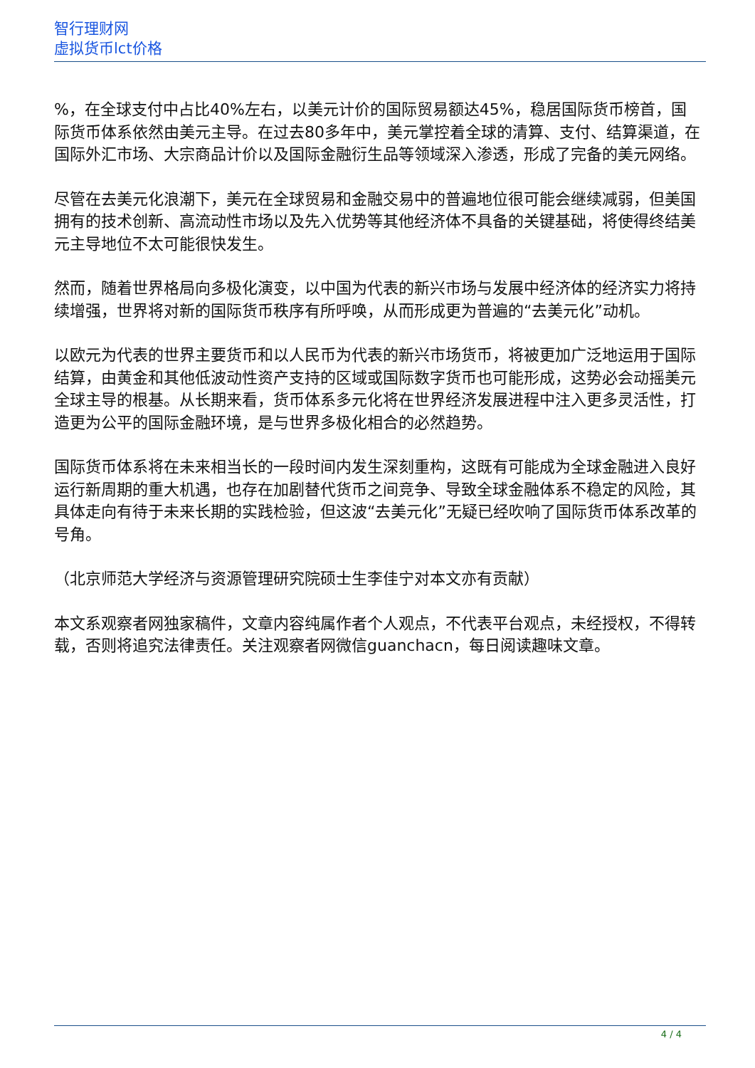智行理财网
虚拟货币lct价格
%，在全球支付中占比40%左右，以美元计价的国际贸易额达45%，稳居国际货币榜首，国际货币体系依然由美元主导。在过去80多年中，美元掌控着全球的清算、支付、结算渠道，在国际外汇市场、大宗商品计价以及国际金融衍生品等领域深入渗透，形成了完备的美元网络。
尽管在去美元化浪潮下，美元在全球贸易和金融交易中的普遍地位很可能会继续减弱，但美国拥有的技术创新、高流动性市场以及先入优势等其他经济体不具备的关键基础，将使得终结美元主导地位不太可能很快发生。
然而，随着世界格局向多极化演变，以中国为代表的新兴市场与发展中经济体的经济实力将持续增强，世界将对新的国际货币秩序有所呼唤，从而形成更为普遍的“去美元化”动机。
以欧元为代表的世界主要货币和以人民币为代表的新兴市场货币，将被更加广泛地运用于国际结算，由黄金和其他低波动性资产支持的区域或国际数字货币也可能形成，这势必会动摇美元全球主导的根基。从长期来看，货币体系多元化将在世界经济发展进程中注入更多灵活性，打造更为公平的国际金融环境，是与世界多极化相合的必然趋势。
国际货币体系将在未来相当长的一段时间内发生深刻重构，这既有可能成为全球金融进入良好运行新周期的重大机遇，也存在加剧替代货币之间竞争、导致全球金融体系不稳定的风险，其具体走向有待于未来长期的实践检验，但这波“去美元化”无疑已经吹响了国际货币体系改革的号角。
（北京师范大学经济与资源管理研究院硕士生李佳宁对本文亦有贡献）
本文系观察者网独家稿件，文章内容纯属作者个人观点，不代表平台观点，未经授权，不得转载，否则将追究法律责任。关注观察者网微信guanchacn，每日阅读趣味文章。
4 / 4